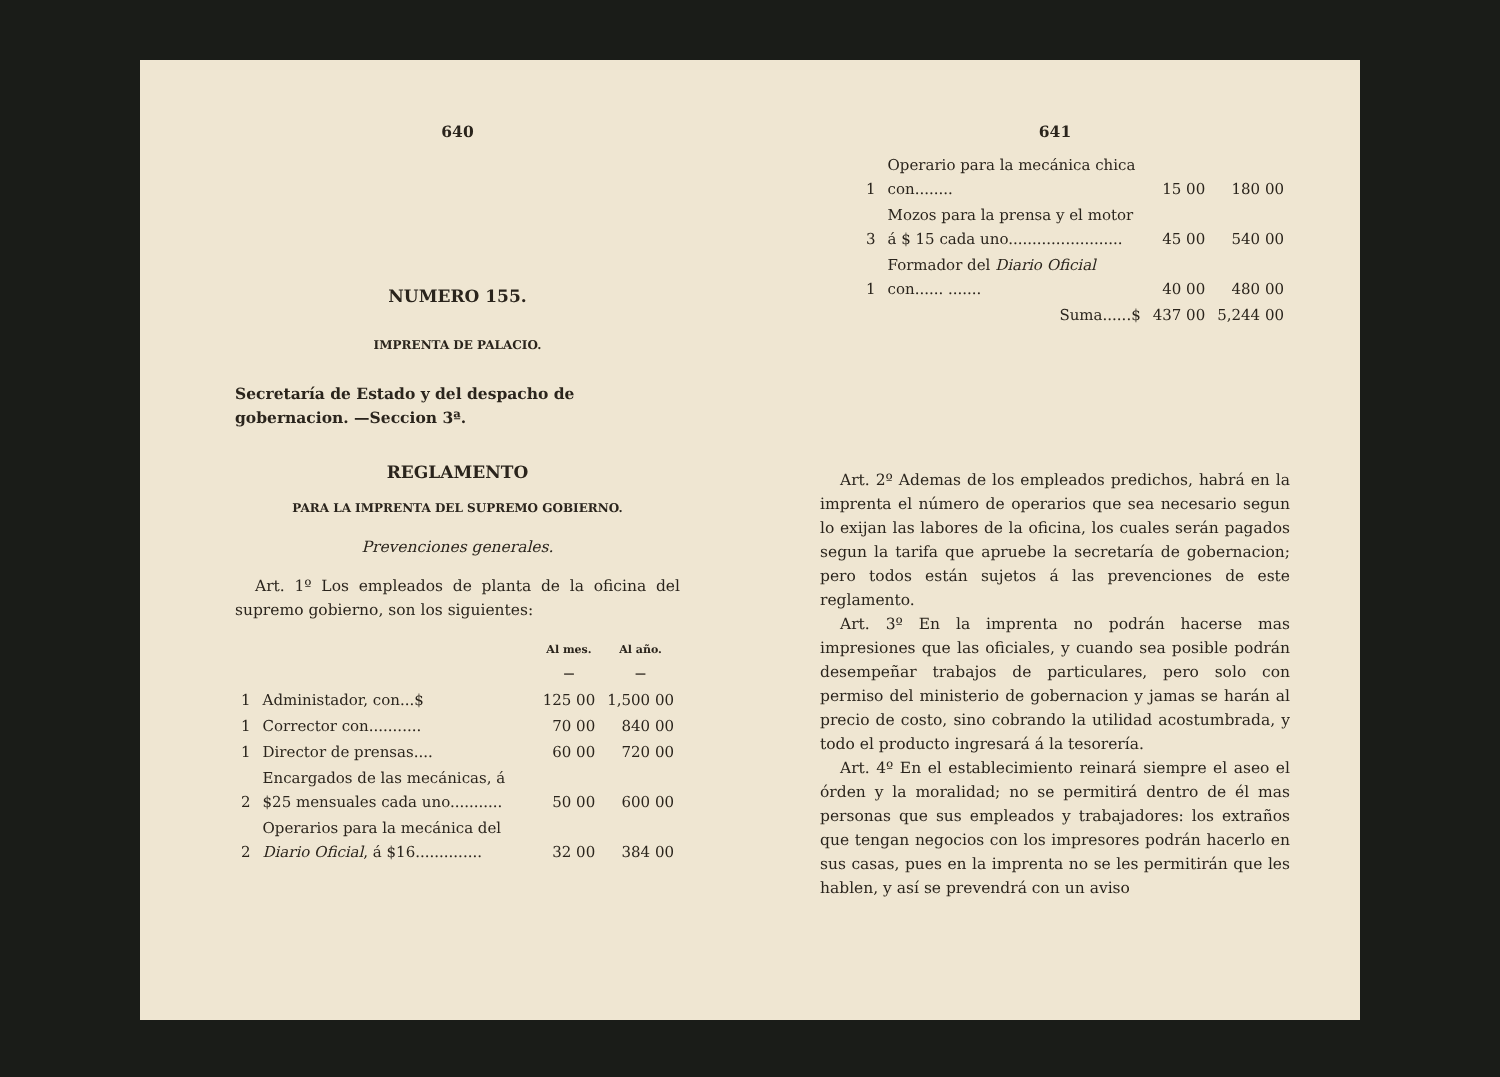640
NUMERO 155.
IMPRENTA DE PALACIO.
Secretaría de Estado y del despacho de gobernacion. —Seccion 3ª.
REGLAMENTO
PARA LA IMPRENTA DEL SUPREMO GOBIERNO.
Prevenciones generales.
Art. 1º Los empleados de planta de la oficina del supremo gobierno, son los siguientes:
| | | Al mes. — | Al año. — |
| --- | --- | --- | --- |
| 1 | Administador, con...$ | 125 00 | 1,500 00 |
| 1 | Corrector con........... | 70 00 | 840 00 |
| 1 | Director de prensas.... | 60 00 | 720 00 |
| 2 | Encargados de las mecánicas, á $25 mensuales cada uno........... | 50 00 | 600 00 |
| 2 | Operarios para la mecánica del Diario Oficial , á $16.............. | 32 00 | 384 00 |
641
| 1 | Operario para la mecánica chica con........ | 15 00 | 180 00 |
| 3 | Mozos para la prensa y el motor á $ 15 cada uno........................ | 45 00 | 540 00 |
| 1 | Formador del Diario Oficial con...... ....... | 40 00 | 480 00 |
| | Suma......$ | 437 00 | 5,244 00 |
Art. 2º Ademas de los empleados predichos, habrá en la imprenta el número de operarios que sea necesario segun lo exijan las labores de la oficina, los cuales serán pagados segun la tarifa que apruebe la secretaría de gobernacion; pero todos están sujetos á las prevenciones de este reglamento.
Art. 3º En la imprenta no podrán hacerse mas impresiones que las oficiales, y cuando sea posible podrán desempeñar trabajos de particulares, pero solo con permiso del ministerio de gobernacion y jamas se harán al precio de costo, sino cobrando la utilidad acostumbrada, y todo el producto ingresará á la tesorería.
Art. 4º En el establecimiento reinará siempre el aseo el órden y la moralidad; no se permitirá dentro de él mas personas que sus empleados y trabajadores: los extraños que tengan negocios con los impresores podrán hacerlo en sus casas, pues en la imprenta no se les permitirán que les hablen, y así se prevendrá con un aviso